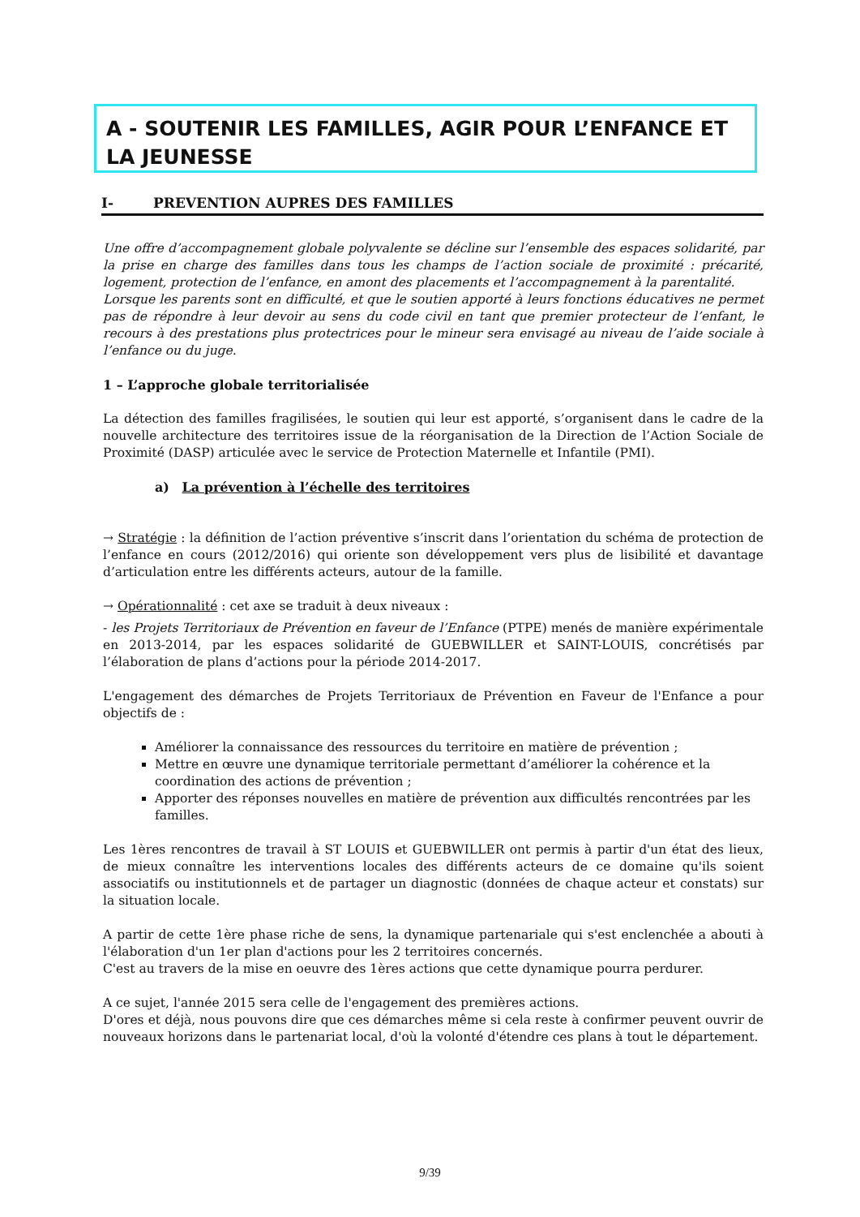A - SOUTENIR LES FAMILLES, AGIR POUR L’ENFANCE ET LA JEUNESSE
I- PREVENTION AUPRES DES FAMILLES
Une offre d’accompagnement globale polyvalente se décline sur l’ensemble des espaces solidarité, par la prise en charge des familles dans tous les champs de l’action sociale de proximité : précarité, logement, protection de l’enfance, en amont des placements et l’accompagnement à la parentalité.
Lorsque les parents sont en difficulté, et que le soutien apporté à leurs fonctions éducatives ne permet pas de répondre à leur devoir au sens du code civil en tant que premier protecteur de l’enfant, le recours à des prestations plus protectrices pour le mineur sera envisagé au niveau de l’aide sociale à l’enfance ou du juge.
1 – L’approche globale territorialisée
La détection des familles fragilisées, le soutien qui leur est apporté, s’organisent dans le cadre de la nouvelle architecture des territoires issue de la réorganisation de la Direction de l’Action Sociale de Proximité (DASP) articulée avec le service de Protection Maternelle et Infantile (PMI).
a) La prévention à l’échelle des territoires
→ Stratégie : la définition de l’action préventive s’inscrit dans l’orientation du schéma de protection de l’enfance en cours (2012/2016) qui oriente son développement vers plus de lisibilité et davantage d’articulation entre les différents acteurs, autour de la famille.
→ Opérationnalité : cet axe se traduit à deux niveaux :
- les Projets Territoriaux de Prévention en faveur de l’Enfance (PTPE) menés de manière expérimentale en 2013-2014, par les espaces solidarité de GUEBWILLER et SAINT-LOUIS, concrétisés par l’élaboration de plans d’actions pour la période 2014-2017.
L'engagement des démarches de Projets Territoriaux de Prévention en Faveur de l'Enfance a pour objectifs de :
Améliorer la connaissance des ressources du territoire en matière de prévention ;
Mettre en œuvre une dynamique territoriale permettant d’améliorer la cohérence et la coordination des actions de prévention ;
Apporter des réponses nouvelles en matière de prévention aux difficultés rencontrées par les familles.
Les 1ères rencontres de travail à ST LOUIS et GUEBWILLER ont permis à partir d'un état des lieux, de mieux connaître les interventions locales des différents acteurs de ce domaine qu'ils soient associatifs ou institutionnels et de partager un diagnostic (données de chaque acteur et constats) sur la situation locale.
A partir de cette 1ère phase riche de sens, la dynamique partenariale qui s'est enclenchée a abouti à l'élaboration d'un 1er plan d'actions pour les 2 territoires concernés.
C'est au travers de la mise en oeuvre des 1ères actions que cette dynamique pourra perdurer.
A ce sujet, l'année 2015 sera celle de l'engagement des premières actions.
D'ores et déjà, nous pouvons dire que ces démarches même si cela reste à confirmer peuvent ouvrir de nouveaux horizons dans le partenariat local, d'où la volonté d'étendre ces plans à tout le département.
9/39